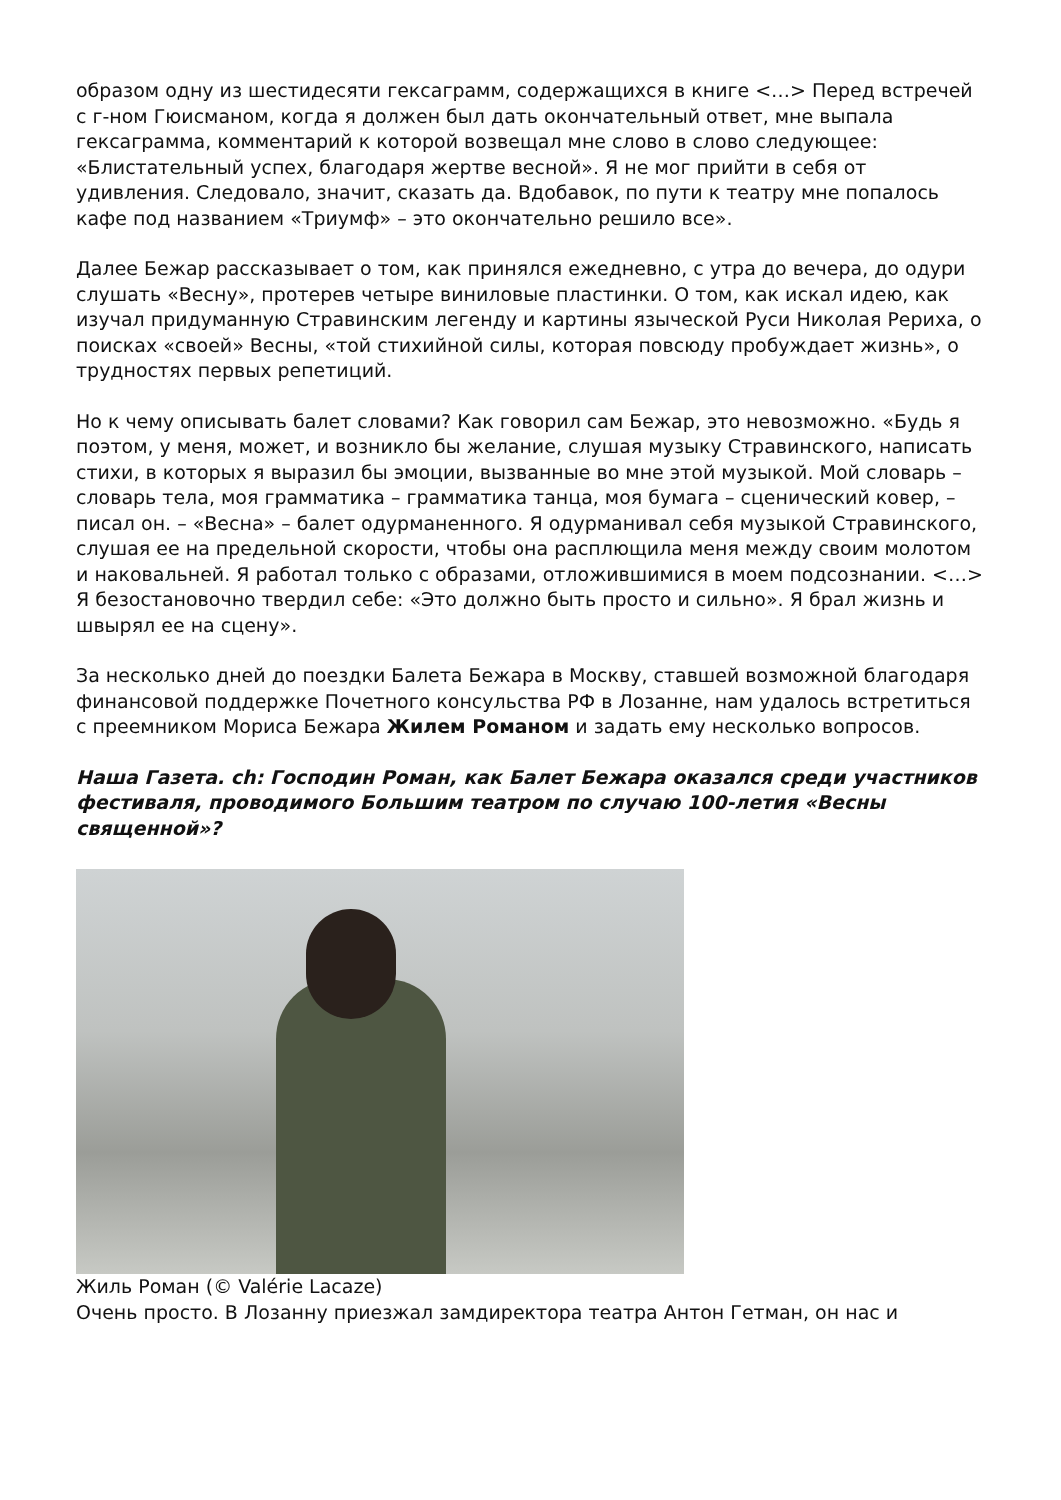образом одну из шестидесяти гексаграмм, содержащихся в книге <…> Перед встречей с г-ном Гюисманом, когда я должен был дать окончательный ответ, мне выпала гексаграмма, комментарий к которой возвещал мне слово в слово следующее: «Блистательный успех, благодаря жертве весной». Я не мог прийти в себя от удивления. Следовало, значит, сказать да. Вдобавок, по пути к театру мне попалось кафе под названием «Триумф» – это окончательно решило все».
Далее Бежар рассказывает о том, как принялся ежедневно, с утра до вечера, до одури слушать «Весну», протерев четыре виниловые пластинки. О том, как искал идею, как изучал придуманную Стравинским легенду и картины языческой Руси Николая Рериха, о поисках «своей» Весны, «той стихийной силы, которая повсюду пробуждает жизнь», о трудностях первых репетиций.
Но к чему описывать балет словами? Как говорил сам Бежар, это невозможно. «Будь я поэтом, у меня, может, и возникло бы желание, слушая музыку Стравинского, написать стихи, в которых я выразил бы эмоции, вызванные во мне этой музыкой. Мой словарь – словарь тела, моя грамматика – грамматика танца, моя бумага – сценический ковер, – писал он. – «Весна» – балет одурманенного. Я одурманивал себя музыкой Стравинского, слушая ее на предельной скорости, чтобы она расплющила меня между своим молотом и наковальней. Я работал только с образами, отложившимися в моем подсознании. <…> Я безостановочно твердил себе: «Это должно быть просто и сильно». Я брал жизнь и швырял ее на сцену».
За несколько дней до поездки Балета Бежара в Москву, ставшей возможной благодаря финансовой поддержке Почетного консульства РФ в Лозанне, нам удалось встретиться с преемником Мориса Бежара Жилем Романом и задать ему несколько вопросов.
Наша Газета. ch: Господин Роман, как Балет Бежара оказался среди участников фестиваля, проводимого Большим театром по случаю 100-летия «Весны священной»?
Жиль Роман (© Valérie Lacaze)
Очень просто. В Лозанну приезжал замдиректора театра Антон Гетман, он нас и